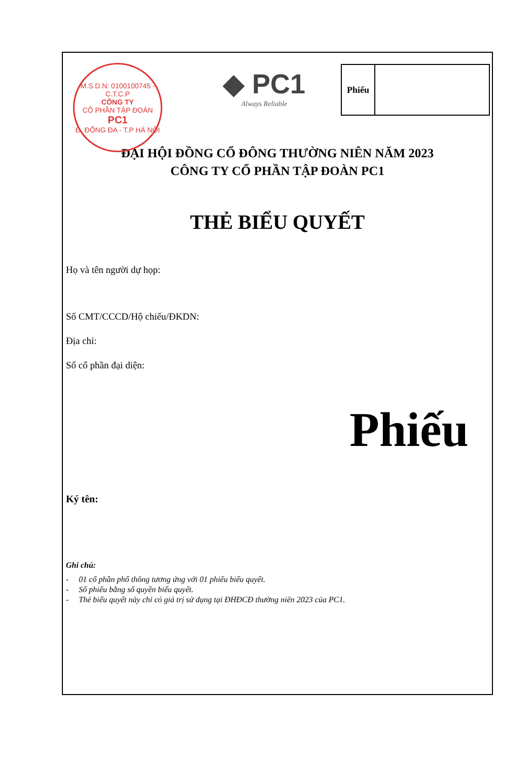M.S.D.N: 0100100745 - C.T.C.P
CÔNG TY
CỔ PHẦN TẬP ĐOÀN
PC1
Đ. ĐỐNG ĐA - T.P HÀ NỘI
◆ PC1
Always Reliable
Phiếu
ĐẠI HỘI ĐỒNG CỔ ĐÔNG THƯỜNG NIÊN NĂM 2023
CÔNG TY CỔ PHẦN TẬP ĐOÀN PC1
THẺ BIỂU QUYẾT
Họ và tên người dự họp:
Số CMT/CCCD/Hộ chiếu/ĐKDN:
Địa chỉ:
Số cổ phần đại diện:
Phiếu
Ký tên:
Ghi chú:
- 01 cổ phần phổ thông tương ứng với 01 phiếu biểu quyết.
- Số phiếu bằng số quyền biểu quyết.
- Thẻ biểu quyết này chỉ có giá trị sử dụng tại ĐHĐCĐ thường niên 2023 của PC1.